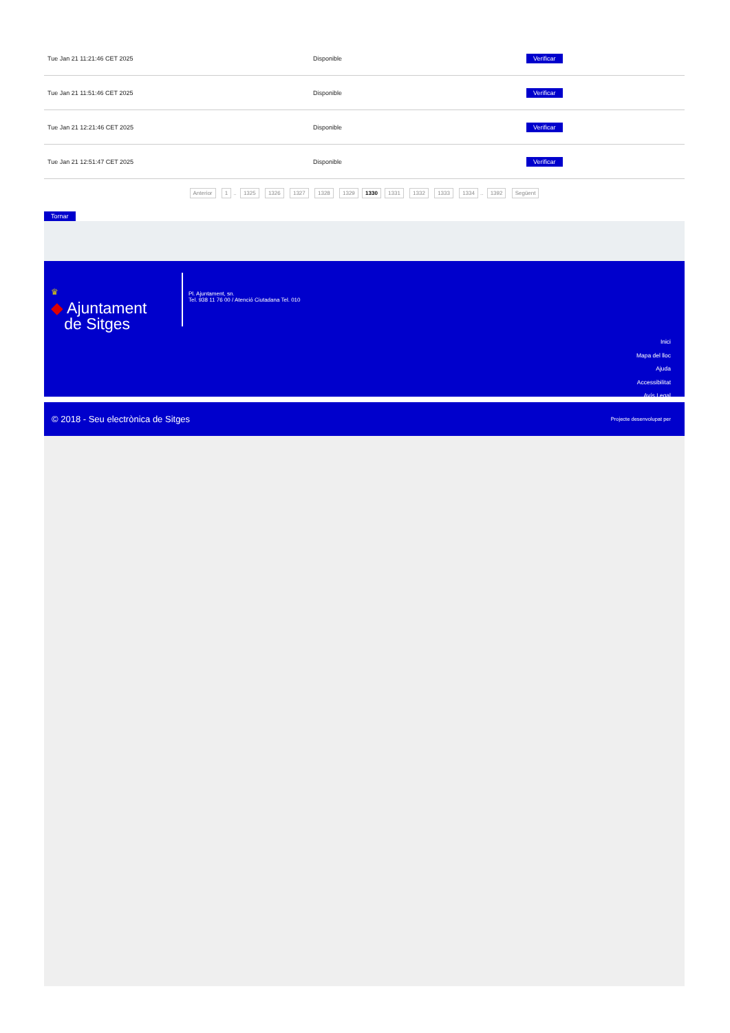| Tue Jan 21 11:21:46 CET 2025 | Disponible | Verificar |
| Tue Jan 21 11:51:46 CET 2025 | Disponible | Verificar |
| Tue Jan 21 12:21:46 CET 2025 | Disponible | Verificar |
| Tue Jan 21 12:51:47 CET 2025 | Disponible | Verificar |
Anterior 1.. 1325 1326 1327 1328 1329 1330 1331 1332 1333 1334.. 1392 Següent
Tornar
♛
◆ Ajuntament
de Sitges
Pl. Ajuntament, sn.
Tel. 938 11 76 00 / Atenció Ciutadana Tel. 010
Inici
Mapa del lloc
Ajuda
Accessibilitat
Avís Legal
© 2018 - Seu electrònica de Sitges Projecte desenvolupat per